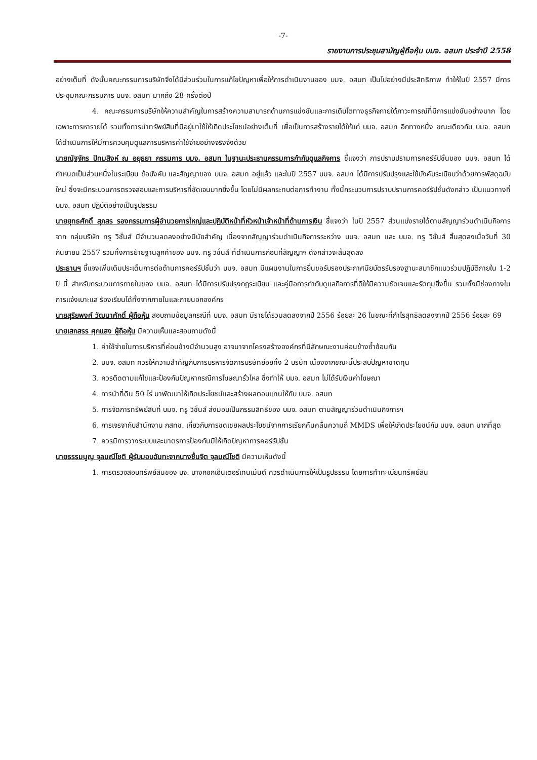-7-
รายงานการประชุมสามัญผู้ถือหุ้น บมจ. อสมท ประจำปี 2558
อย่างเต็มที่ ดังนั้นคณะกรรมการบริษัทจึงได้มีส่วนร่วมในการแก้ไขปัญหาเพื่อให้การดำเนินงานของ บมจ. อสมท เป็นไปอย่างมีประสิทธิภาพ ทำให้ในปี 2557 มีการประชุมคณะกรรมการ บมจ. อสมท มากถึง 28 ครั้งต่อปี
4. คณะกรรมการบริษัทให้ความสำคัญในการสร้างความสามารถด้านการแข่งขันและการเติบโตทางธุรกิจภายใต้ภาวะการณ์ที่มีการแข่งขันอย่างมาก โดยเฉพาะการหารายได้ รวมทั้งการนำทรัพย์สินที่มีอยู่มาใช้ให้เกิดประโยชน์อย่างเต็มที่ เพื่อเป็นการสร้างรายได้ให้แก่ บมจ. อสมท อีกทางหนึ่ง ขณะเดียวกัน บมจ. อสมท ได้ดำเนินการให้มีการควบคุมดูแลการบริหารค่าใช้จ่ายอย่างจริงจังด้วย
นายณัฐจักร ปัทมสิงห์ ณ อยุธยา กรรมการ บมจ. อสมท ในฐานะประธานกรรมการกำกับดูแลกิจการ ชี้แจงว่า การปราบปรามการคอร์รัปชั่นของ บมจ. อสมท ได้กำหนดเป็นส่วนหนึ่งในระเบียบ ข้อบังคับ และสัญญาของ บมจ. อสมท อยู่แล้ว และในปี 2557 บมจ. อสมท ได้มีการปรับปรุงและใช้บังคับระเบียบว่าด้วยการพัสดุฉบับใหม่ ซึ่งจะมีกระบวนการตรวจสอบและการบริหารที่ชัดเจนมากยิ่งขึ้น โดยไม่มีผลกระทบต่อการทำงาน ทั้งนี้กระบวนการปราบปรามการคอร์รัปชั่นดังกล่าว เป็นแนวทางที่ บมจ. อสมท ปฏิบัติอย่างเป็นรูปธรรม
นายยุทธศักดิ์ สุภสร รองกรรมการผู้อำนวยการใหญ่และปฏิบัติหน้าที่หัวหน้าเจ้าหน้าที่ด้านการเงิน ชี้แจงว่า ในปี 2557 ส่วนแบ่งรายได้ตามสัญญาร่วมดำเนินกิจการจาก กลุ่มบริษัท ทรู วิชั่นส์ มีจำนวนลดลงอย่างมีนัยสำคัญ เนื่องจากสัญญาร่วมดำเนินกิจการระหว่าง บมจ. อสมท และ บมจ. ทรู วิชั่นส์ สิ้นสุดลงเมื่อวันที่ 30 กันยายน 2557 รวมทั้งการย้ายฐานลูกค้าของ บมจ. ทรู วิชั่นส์ ที่ดำเนินการก่อนที่สัญญาฯ ดังกล่าวจะสิ้นสุดลง
ประธานฯ ชี้แจงเพิ่มเติมประเด็นการต่อต้านการคอร์รัปชั่นว่า บมจ. อสมท มีแผนงานในการยื่นขอรับรองประกาศนียบัตรรับรองฐานะสมาชิกแนวร่วมปฏิบัติภายใน 1-2 ปี นี้ สำหรับกระบวนการภายในของ บมจ. อสมท ได้มีการปรับปรุงกฎระเบียบ และคู่มือการกำกับดูแลกิจการที่ดีให้มีความชัดเจนและรัดกุมยิ่งขึ้น รวมทั้งมีช่องทางในการแจ้งเบาะแส ร้องเรียนได้ทั้งจากภายในและภายนอกองค์กร
นายสุริยพงศ์ วัฒนาศักดิ์ ผู้ถือหุ้น สอบถามข้อมูลกรณีที่ บมจ. อสมท มีรายได้รวมลดลงจากปี 2556 ร้อยละ 26 ในขณะที่กำไรสุทธิลดลงจากปี 2556 ร้อยละ 69
นายเสกสรร ศุภแสง ผู้ถือหุ้น มีความเห็นและสอบถามดังนี้
1. ค่าใช้จ่ายในการบริหารที่ค่อนข้างมีจำนวนสูง อาจมาจากโครงสร้างองค์กรที่มีลักษณะงานค่อนข้างซ้ำซ้อนกัน
2. บมจ. อสมท ควรให้ความสำคัญกับการบริหารจัดการบริษัทย่อยทั้ง 2 บริษัท เนื่องจากขณะนี้ประสบปัญหาขาดทุน
3. ควรติดตามแก้ไขและป้องกันปัญหากรณีการโฆษณารั่วไหล ซึ่งทำให้ บมจ. อสมท ไม่ได้รับเงินค่าโฆษณา
4. การนำที่ดิน 50 ไร่ มาพัฒนาให้เกิดประโยชน์และสร้างผลตอบแทนให้กับ บมจ. อสมท
5. การจัดการทรัพย์สินที่ บมจ. ทรู วิชั่นส์ ส่งมอบเป็นกรรมสิทธิ์ของ บมจ. อสมท ตามสัญญาร่วมดำเนินกิจการฯ
6. การเจรจากับสำนักงาน กสทช. เกี่ยวกับการชดเชยผลประโยชน์จากการเรียกคืนคลื่นความถี่ MMDS เพื่อให้เกิดประโยชน์กับ บมจ. อสมท มากที่สุด
7. ควรมีการวางระบบและมาตรการป้องกันมิให้เกิดปัญหาการคอร์รัปชั่น
นายธรรมนูญ จุลมณีโชติ ผู้รับมอบฉันทะจากนางชื่นจิต จุลมณีโชติ มีความเห็นดังนี้
1. การตรวจสอบทรัพย์สินของ บจ. บางกอกเอ็นเตอร์เทนเม้นต์ ควรดำเนินการให้เป็นรูปธรรม โดยการทำทะเบียนทรัพย์สิน